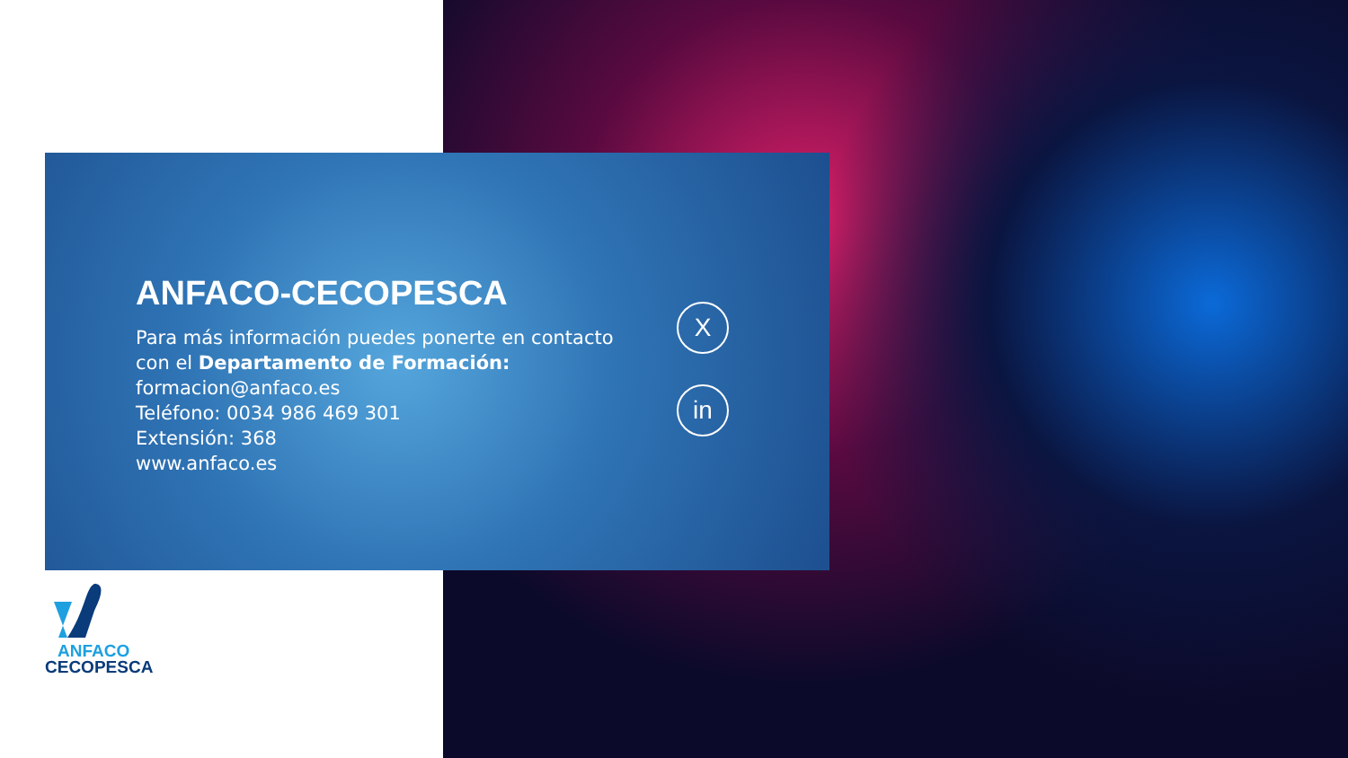ANFACO-CECOPESCA
Para más información puedes ponerte en contacto con el Departamento de Formación:
formacion@anfaco.es
Teléfono: 0034 986 469 301
Extensión: 368
www.anfaco.es
X
in
ANFACO
CECOPESCA